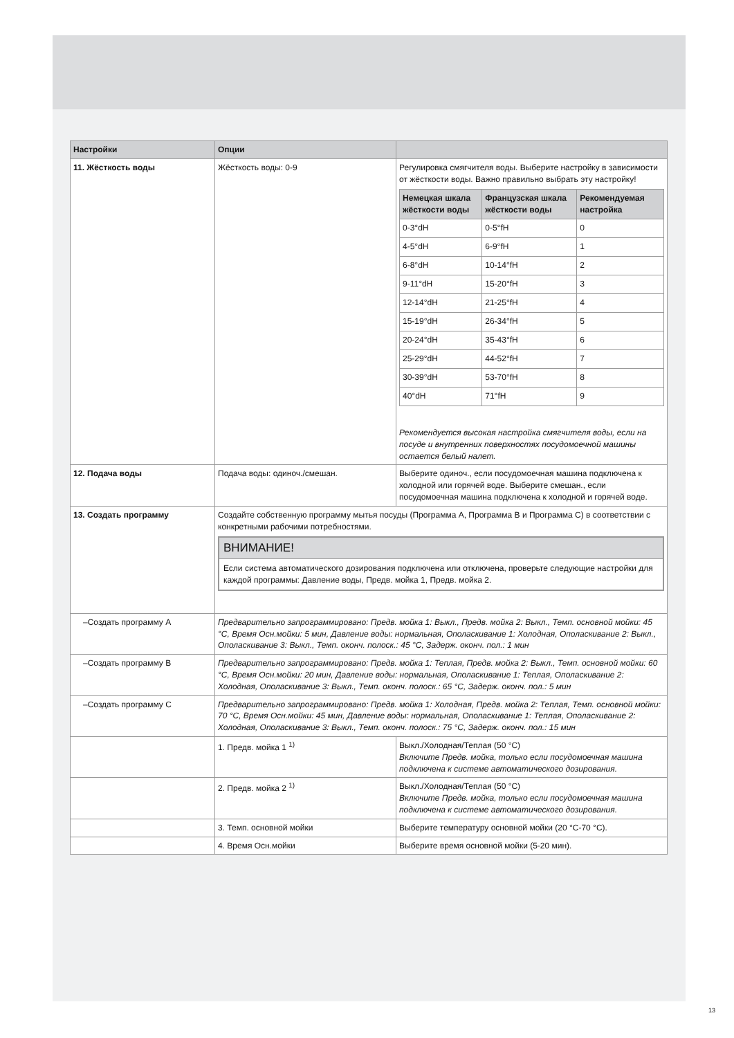| Настройки | Опции | |
| --- | --- | --- |
| 11. Жёсткость воды | Жёсткость воды: 0-9 | Регулировка смягчителя воды. Выберите настройку в зависимости от жёсткости воды. Важно правильно выбрать эту настройку! / Немецкая шкала жёсткости воды / Французская шкала жёсткости воды / Рекомендуемая настройка / / --- / --- / --- / / 0-3°dH / 0-5°fH / 0 / / 4-5°dH / 6-9°fH / 1 / / 6-8°dH / 10-14°fH / 2 / / 9-11°dH / 15-20°fH / 3 / / 12-14°dH / 21-25°fH / 4 / / 15-19°dH / 26-34°fH / 5 / / 20-24°dH / 35-43°fH / 6 / / 25-29°dH / 44-52°fH / 7 / / 30-39°dH / 53-70°fH / 8 / / 40°dH / 71°fH / 9 / Рекомендуется высокая настройка смягчителя воды, если на посуде и внутренних поверхностях посудомоечной машины остается белый налет. |
| 12. Подача воды | Подача воды: одиноч./смешан. | Выберите одиноч., если посудомоечная машина подключена к холодной или горячей воде. Выберите смешан., если посудомоечная машина подключена к холодной и горячей воде. |
| 13. Создать программу | Создайте собственную программу мытья посуды (Программа A, Программа B и Программа C) в соответствии с конкретными рабочими потребностями. ВНИМАНИЕ! Если система автоматического дозирования подключена или отключена, проверьте следующие настройки для каждой программы: Давление воды, Предв. мойка 1, Предв. мойка 2. | |
| –Создать программу A | Предварительно запрограммировано: Предв. мойка 1: Выкл., Предв. мойка 2: Выкл., Темп. основной мойки: 45 °C, Время Осн.мойки: 5 мин, Давление воды: нормальная, Ополаскивание 1: Холодная, Ополаскивание 2: Выкл., Ополаскивание 3: Выкл., Темп. оконч. полоск.: 45 °C, Задерж. оконч. пол.: 1 мин | |
| –Создать программу B | Предварительно запрограммировано: Предв. мойка 1: Теплая, Предв. мойка 2: Выкл., Темп. основной мойки: 60 °C, Время Осн.мойки: 20 мин, Давление воды: нормальная, Ополаскивание 1: Теплая, Ополаскивание 2: Холодная, Ополаскивание 3: Выкл., Темп. оконч. полоск.: 65 °C, Задерж. оконч. пол.: 5 мин | |
| –Создать программу C | Предварительно запрограммировано: Предв. мойка 1: Холодная, Предв. мойка 2: Теплая, Темп. основной мойки: 70 °C, Время Осн.мойки: 45 мин, Давление воды: нормальная, Ополаскивание 1: Теплая, Ополаскивание 2: Холодная, Ополаскивание 3: Выкл., Темп. оконч. полоск.: 75 °C, Задерж. оконч. пол.: 15 мин | |
| | 1. Предв. мойка 1 <sup>1)</sup> | Выкл./Холодная/Теплая (50 °C) Включите Предв. мойка, только если посудомоечная машина подключена к системе автоматического дозирования. |
| | 2. Предв. мойка 2 <sup>1)</sup> | Выкл./Холодная/Теплая (50 °C) Включите Предв. мойка, только если посудомоечная машина подключена к системе автоматического дозирования. |
| | 3. Темп. основной мойки | Выберите температуру основной мойки (20 °C-70 °C). |
| | 4. Время Осн.мойки | Выберите время основной мойки (5-20 мин). |
13